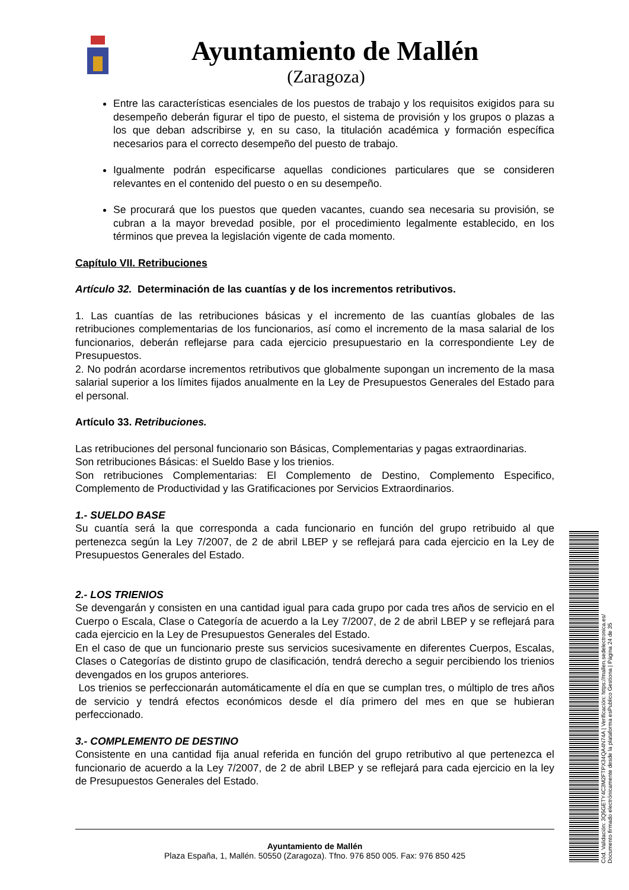Ayuntamiento de Mallén
(Zaragoza)
Entre las características esenciales de los puestos de trabajo y los requisitos exigidos para su desempeño deberán figurar el tipo de puesto, el sistema de provisión y los grupos o plazas a los que deban adscribirse y, en su caso, la titulación académica y formación específica necesarios para el correcto desempeño del puesto de trabajo.
Igualmente podrán especificarse aquellas condiciones particulares que se consideren relevantes en el contenido del puesto o en su desempeño.
Se procurará que los puestos que queden vacantes, cuando sea necesaria su provisión, se cubran a la mayor brevedad posible, por el procedimiento legalmente establecido, en los términos que prevea la legislación vigente de cada momento.
Capítulo VII. Retribuciones
Artículo 32. Determinación de las cuantías y de los incrementos retributivos.
1. Las cuantías de las retribuciones básicas y el incremento de las cuantías globales de las retribuciones complementarias de los funcionarios, así como el incremento de la masa salarial de los funcionarios, deberán reflejarse para cada ejercicio presupuestario en la correspondiente Ley de Presupuestos.
2. No podrán acordarse incrementos retributivos que globalmente supongan un incremento de la masa salarial superior a los límites fijados anualmente en la Ley de Presupuestos Generales del Estado para el personal.
Artículo 33. Retribuciones.
Las retribuciones del personal funcionario son Básicas, Complementarias y pagas extraordinarias.
Son retribuciones Básicas: el Sueldo Base y los trienios.
Son retribuciones Complementarias: El Complemento de Destino, Complemento Especifico, Complemento de Productividad y las Gratificaciones por Servicios Extraordinarios.
1.- SUELDO BASE
Su cuantía será la que corresponda a cada funcionario en función del grupo retribuido al que pertenezca según la Ley 7/2007, de 2 de abril LBEP y se reflejará para cada ejercicio en la Ley de Presupuestos Generales del Estado.
2.- LOS TRIENIOS
Se devengarán y consisten en una cantidad igual para cada grupo por cada tres años de servicio en el Cuerpo o Escala, Clase o Categoría de acuerdo a la Ley 7/2007, de 2 de abril LBEP y se reflejará para cada ejercicio en la Ley de Presupuestos Generales del Estado.
En el caso de que un funcionario preste sus servicios sucesivamente en diferentes Cuerpos, Escalas, Clases o Categorías de distinto grupo de clasificación, tendrá derecho a seguir percibiendo los trienios devengados en los grupos anteriores.
Los trienios se perfeccionarán automáticamente el día en que se cumplan tres, o múltiplo de tres años de servicio y tendrá efectos económicos desde el día primero del mes en que se hubieran perfeccionado.
3.- COMPLEMENTO DE DESTINO
Consistente en una cantidad fija anual referida en función del grupo retributivo al que pertenezca el funcionario de acuerdo a la Ley 7/2007, de 2 de abril LBEP y se reflejará para cada ejercicio en la ley de Presupuestos Generales del Estado.
Ayuntamiento de Mallén
Plaza España, 1, Mallén. 50550 (Zaragoza). Tfno. 976 850 005. Fax: 976 850 425
Cód. Validación: 3Q5GETY4C3M2FTPX34QA4N74A | Verificación: https://mallen.sedelectronica.es/
Documento firmado electrónicamente desde la plataforma esPublico Gestiona | Página 24 de 35